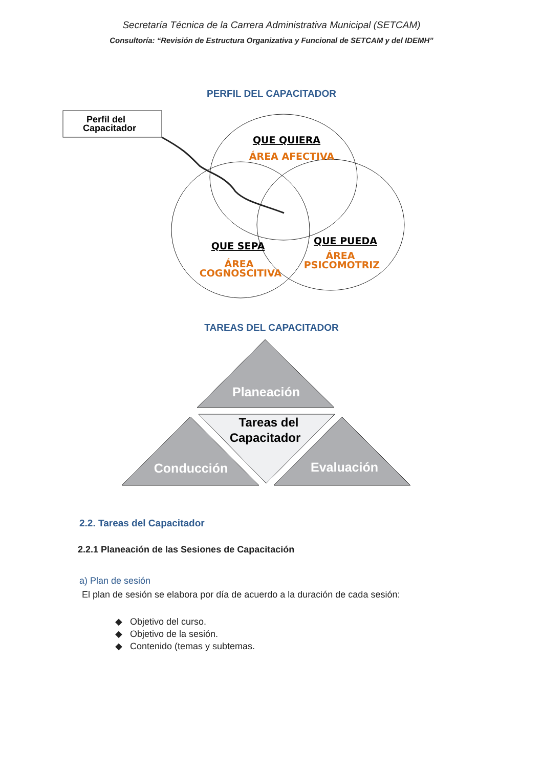Secretaría Técnica de la Carrera Administrativa Municipal (SETCAM)
Consultoría: “Revisión de Estructura Organizativa y Funcional de SETCAM y del IDEMH”
PERFIL DEL CAPACITADOR
Perfil del
Capacitador
QUE QUIERA
ÁREA AFECTIVA
QUE SEPA
ÁREA
COGNOSCITIVA
QUE PUEDA
ÁREA
PSICOMOTRIZ
TAREAS DEL CAPACITADOR
Planeación
Tareas del
Capacitador
Conducción
Evaluación
2.2. Tareas del Capacitador
2.2.1 Planeación de las Sesiones de Capacitación
a) Plan de sesión
El plan de sesión se elabora por día de acuerdo a la duración de cada sesión:
◆ Objetivo del curso.
◆ Objetivo de la sesión.
◆ Contenido (temas y subtemas.